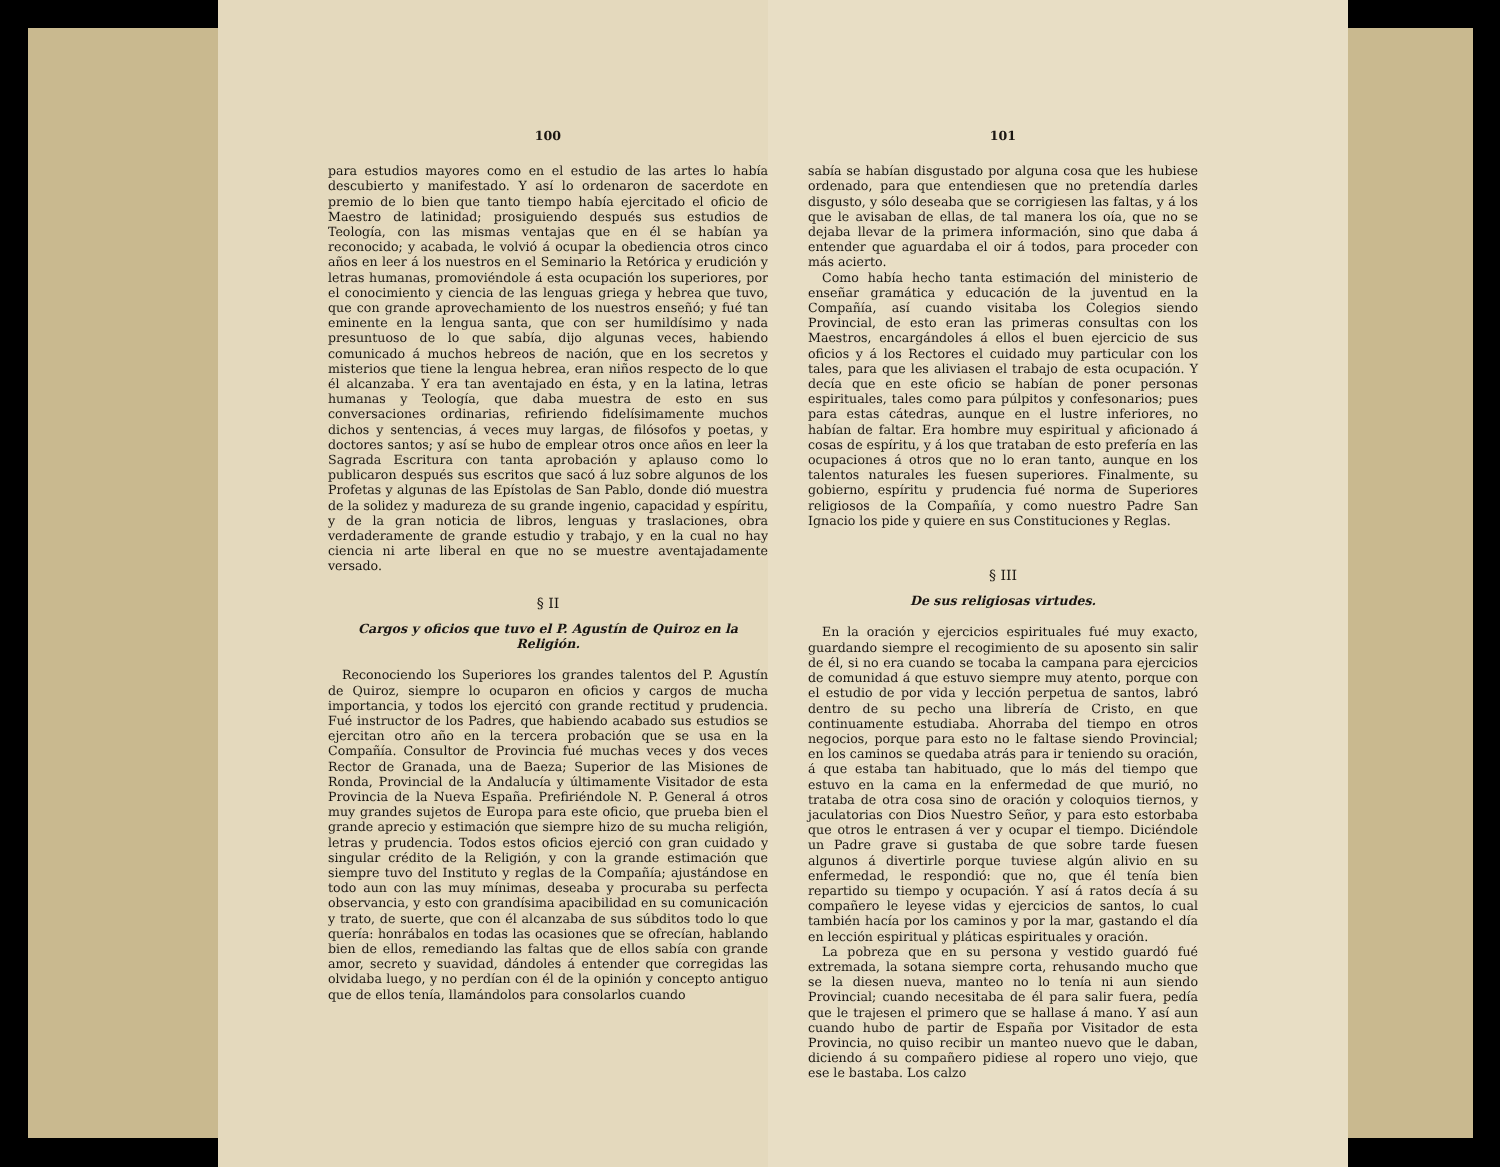100
para estudios mayores como en el estudio de las artes lo había descubierto y manifestado. Y así lo ordenaron de sacerdote en premio de lo bien que tanto tiempo había ejercitado el oficio de Maestro de latinidad; prosiguiendo después sus estudios de Teología, con las mismas ventajas que en él se habían ya reconocido; y acabada, le volvió á ocupar la obediencia otros cinco años en leer á los nuestros en el Seminario la Retórica y erudición y letras humanas, promoviéndole á esta ocupación los superiores, por el conocimiento y ciencia de las lenguas griega y hebrea que tuvo, que con grande aprovechamiento de los nuestros enseñó; y fué tan eminente en la lengua santa, que con ser humildísimo y nada presuntuoso de lo que sabía, dijo algunas veces, habiendo comunicado á muchos hebreos de nación, que en los secretos y misterios que tiene la lengua hebrea, eran niños respecto de lo que él alcanzaba. Y era tan aventajado en ésta, y en la latina, letras humanas y Teología, que daba muestra de esto en sus conversaciones ordinarias, refiriendo fidelísimamente muchos dichos y sentencias, á veces muy largas, de filósofos y poetas, y doctores santos; y así se hubo de emplear otros once años en leer la Sagrada Escritura con tanta aprobación y aplauso como lo publicaron después sus escritos que sacó á luz sobre algunos de los Profetas y algunas de las Epístolas de San Pablo, donde dió muestra de la solidez y madureza de su grande ingenio, capacidad y espíritu, y de la gran noticia de libros, lenguas y traslaciones, obra verdaderamente de grande estudio y trabajo, y en la cual no hay ciencia ni arte liberal en que no se muestre aventajadamente versado.
§ II
Cargos y oficios que tuvo el P. Agustín de Quiroz en la Religión.
Reconociendo los Superiores los grandes talentos del P. Agustín de Quiroz, siempre lo ocuparon en oficios y cargos de mucha importancia, y todos los ejercitó con grande rectitud y prudencia. Fué instructor de los Padres, que habiendo acabado sus estudios se ejercitan otro año en la tercera probación que se usa en la Compañía. Consultor de Provincia fué muchas veces y dos veces Rector de Granada, una de Baeza; Superior de las Misiones de Ronda, Provincial de la Andalucía y últimamente Visitador de esta Provincia de la Nueva España. Prefiriéndole N. P. General á otros muy grandes sujetos de Europa para este oficio, que prueba bien el grande aprecio y estimación que siempre hizo de su mucha religión, letras y prudencia. Todos estos oficios ejerció con gran cuidado y singular crédito de la Religión, y con la grande estimación que siempre tuvo del Instituto y reglas de la Compañía; ajustándose en todo aun con las muy mínimas, deseaba y procuraba su perfecta observancia, y esto con grandísima apacibilidad en su comunicación y trato, de suerte, que con él alcanzaba de sus súbditos todo lo que quería: honrábalos en todas las ocasiones que se ofrecían, hablando bien de ellos, remediando las faltas que de ellos sabía con grande amor, secreto y suavidad, dándoles á entender que corregidas las olvidaba luego, y no perdían con él de la opinión y concepto antiguo que de ellos tenía, llamándolos para consolarlos cuando
101
sabía se habían disgustado por alguna cosa que les hubiese ordenado, para que entendiesen que no pretendía darles disgusto, y sólo deseaba que se corrigiesen las faltas, y á los que le avisaban de ellas, de tal manera los oía, que no se dejaba llevar de la primera información, sino que daba á entender que aguardaba el oir á todos, para proceder con más acierto.
Como había hecho tanta estimación del ministerio de enseñar gramática y educación de la juventud en la Compañía, así cuando visitaba los Colegios siendo Provincial, de esto eran las primeras consultas con los Maestros, encargándoles á ellos el buen ejercicio de sus oficios y á los Rectores el cuidado muy particular con los tales, para que les aliviasen el trabajo de esta ocupación. Y decía que en este oficio se habían de poner personas espirituales, tales como para púlpitos y confesonarios; pues para estas cátedras, aunque en el lustre inferiores, no habían de faltar. Era hombre muy espiritual y aficionado á cosas de espíritu, y á los que trataban de esto prefería en las ocupaciones á otros que no lo eran tanto, aunque en los talentos naturales les fuesen superiores. Finalmente, su gobierno, espíritu y prudencia fué norma de Superiores religiosos de la Compañía, y como nuestro Padre San Ignacio los pide y quiere en sus Constituciones y Reglas.
§ III
De sus religiosas virtudes.
En la oración y ejercicios espirituales fué muy exacto, guardando siempre el recogimiento de su aposento sin salir de él, si no era cuando se tocaba la campana para ejercicios de comunidad á que estuvo siempre muy atento, porque con el estudio de por vida y lección perpetua de santos, labró dentro de su pecho una librería de Cristo, en que continuamente estudiaba. Ahorraba del tiempo en otros negocios, porque para esto no le faltase siendo Provincial; en los caminos se quedaba atrás para ir teniendo su oración, á que estaba tan habituado, que lo más del tiempo que estuvo en la cama en la enfermedad de que murió, no trataba de otra cosa sino de oración y coloquios tiernos, y jaculatorias con Dios Nuestro Señor, y para esto estorbaba que otros le entrasen á ver y ocupar el tiempo. Diciéndole un Padre grave si gustaba de que sobre tarde fuesen algunos á divertirle porque tuviese algún alivio en su enfermedad, le respondió: que no, que él tenía bien repartido su tiempo y ocupación. Y así á ratos decía á su compañero le leyese vidas y ejercicios de santos, lo cual también hacía por los caminos y por la mar, gastando el día en lección espiritual y pláticas espirituales y oración.
La pobreza que en su persona y vestido guardó fué extremada, la sotana siempre corta, rehusando mucho que se la diesen nueva, manteo no lo tenía ni aun siendo Provincial; cuando necesitaba de él para salir fuera, pedía que le trajesen el primero que se hallase á mano. Y así aun cuando hubo de partir de España por Visitador de esta Provincia, no quiso recibir un manteo nuevo que le daban, diciendo á su compañero pidiese al ropero uno viejo, que ese le bastaba. Los calzo